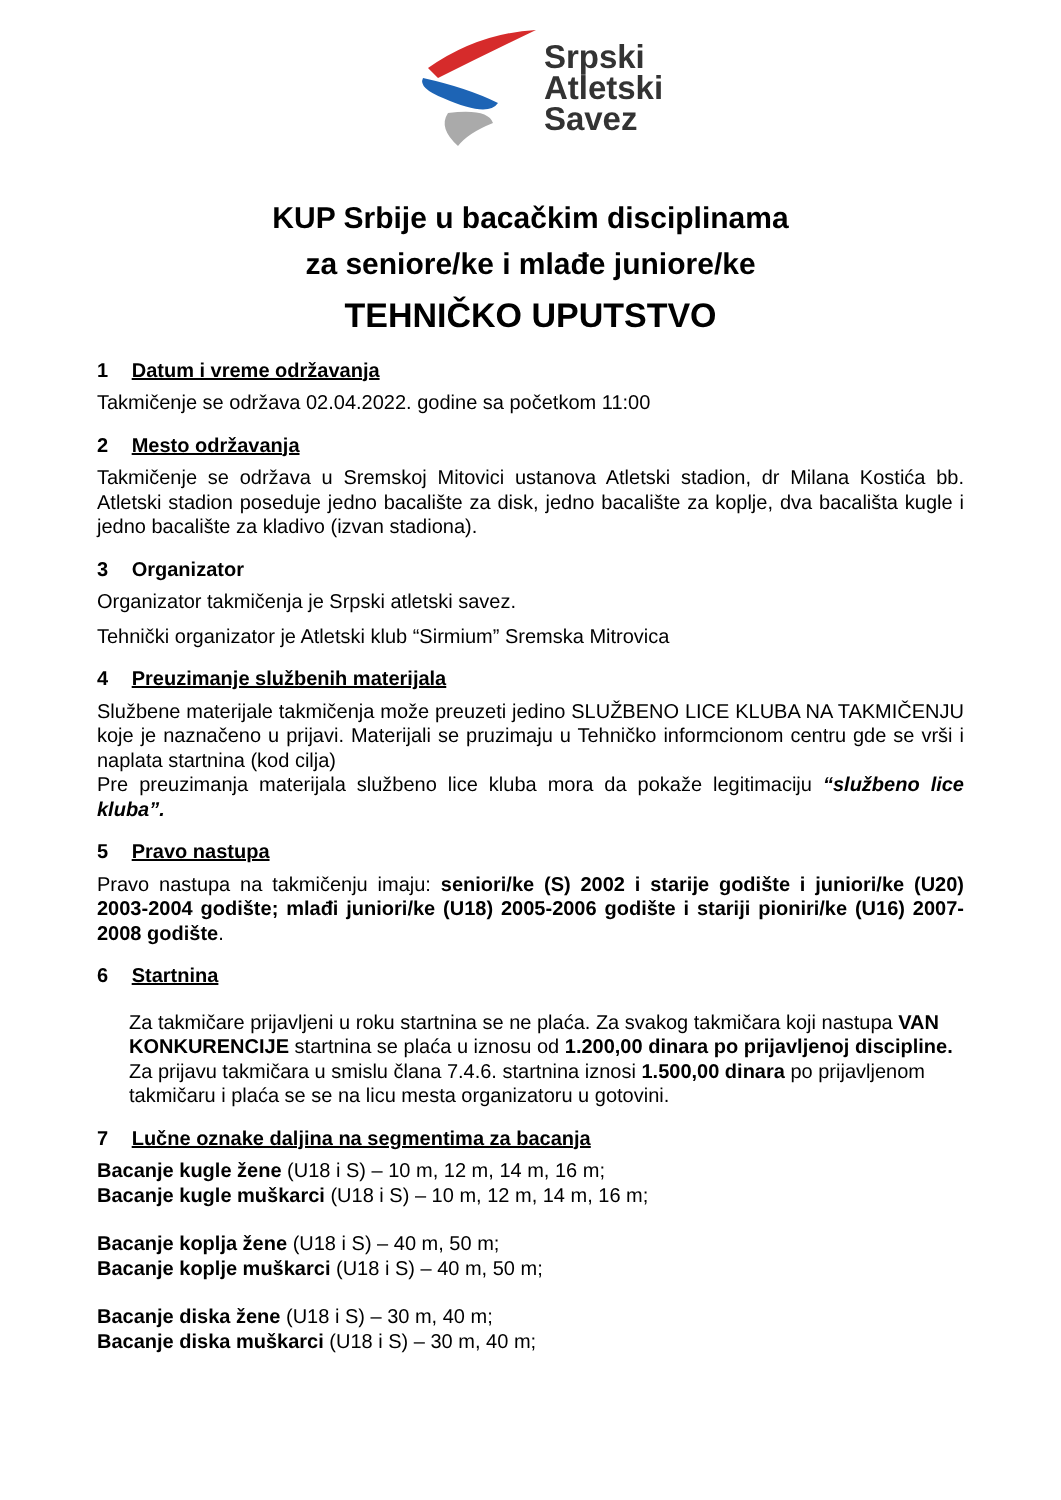Srpski
Atletski
Savez
KUP Srbije u bacačkim disciplinama
za seniore/ke i mlađe juniore/ke
TEHNIČKO UPUTSTVO
1 Datum i vreme održavanja
Takmičenje se održava 02.04.2022. godine sa početkom 11:00
2 Mesto održavanja
Takmičenje se održava u Sremskoj Mitovici ustanova Atletski stadion, dr Milana Kostića bb. Atletski stadion poseduje jedno bacalište za disk, jedno bacalište za koplje, dva bacališta kugle i jedno bacalište za kladivo (izvan stadiona).
3 Organizator
Organizator takmičenja je Srpski atletski savez.
Tehnički organizator je Atletski klub “Sirmium” Sremska Mitrovica
4 Preuzimanje službenih materijala
Službene materijale takmičenja može preuzeti jedino SLUŽBENO LICE KLUBA NA TAKMIČENJU koje je naznačeno u prijavi. Materijali se pruzimaju u Tehničko informcionom centru gde se vrši i naplata startnina (kod cilja)
Pre preuzimanja materijala službeno lice kluba mora da pokaže legitimaciju “službeno lice kluba”.
5 Pravo nastupa
Pravo nastupa na takmičenju imaju: seniori/ke (S) 2002 i starije godište i juniori/ke (U20) 2003-2004 godište; mlađi juniori/ke (U18) 2005-2006 godište i stariji pioniri/ke (U16) 2007-2008 godište.
6 Startnina
Za takmičare prijavljeni u roku startnina se ne plaća. Za svakog takmičara koji nastupa VAN KONKURENCIJE startnina se plaća u iznosu od 1.200,00 dinara po prijavljenoj discipline.
Za prijavu takmičara u smislu člana 7.4.6. startnina iznosi 1.500,00 dinara po prijavljenom takmičaru i plaća se se na licu mesta organizatoru u gotovini.
7 Lučne oznake daljina na segmentima za bacanja
Bacanje kugle žene (U18 i S) – 10 m, 12 m, 14 m, 16 m;
Bacanje kugle muškarci (U18 i S) – 10 m, 12 m, 14 m, 16 m;
Bacanje koplja žene (U18 i S) – 40 m, 50 m;
Bacanje koplje muškarci (U18 i S) – 40 m, 50 m;
Bacanje diska žene (U18 i S) – 30 m, 40 m;
Bacanje diska muškarci (U18 i S) – 30 m, 40 m;